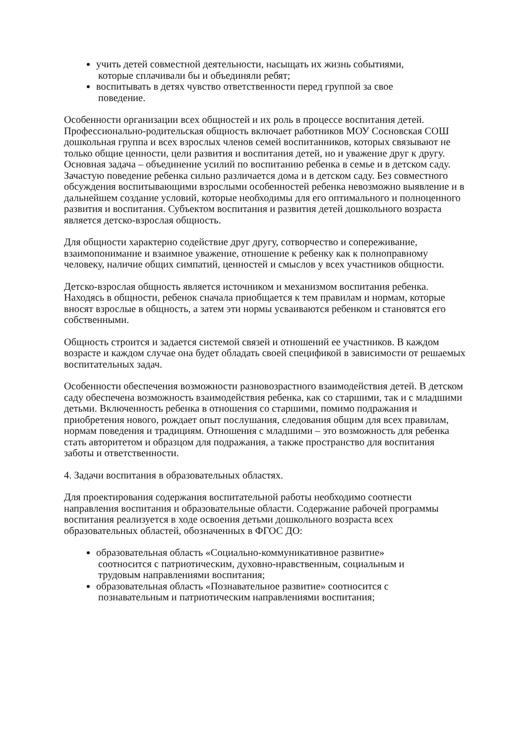учить детей совместной деятельности, насыщать их жизнь событиями,
которые сплачивали бы и объединяли ребят;
воспитывать в детях чувство ответственности перед группой за свое
поведение.
Особенности организации всех общностей и их роль в процессе воспитания детей. Профессионально-родительская общность включает работников МОУ Сосновская СОШ дошкольная группа и всех взрослых членов семей воспитанников, которых связывают не только общие ценности, цели развития и воспитания детей, но и уважение друг к другу. Основная задача – объединение усилий по воспитанию ребенка в семье и в детском саду. Зачастую поведение ребенка сильно различается дома и в детском саду. Без совместного обсуждения воспитывающими взрослыми особенностей ребенка невозможно выявление и в дальнейшем создание условий, которые необходимы для его оптимального и полноценного развития и воспитания. Субъектом воспитания и развития детей дошкольного возраста является детско-взрослая общность.
Для общности характерно содействие друг другу, сотворчество и сопереживание, взаимопонимание и взаимное уважение, отношение к ребенку как к полноправному человеку, наличие общих симпатий, ценностей и смыслов у всех участников общности.
Детско-взрослая общность является источником и механизмом воспитания ребенка. Находясь в общности, ребенок сначала приобщается к тем правилам и нормам, которые вносят взрослые в общность, а затем эти нормы усваиваются ребенком и становятся его собственными.
Общность строится и задается системой связей и отношений ее участников. В каждом возрасте и каждом случае она будет обладать своей спецификой в зависимости от решаемых воспитательных задач.
Особенности обеспечения возможности разновозрастного взаимодействия детей. В детском саду обеспечена возможность взаимодействия ребенка, как со старшими, так и с младшими детьми. Включенность ребенка в отношения со старшими, помимо подражания и приобретения нового, рождает опыт послушания, следования общим для всех правилам, нормам поведения и традициям. Отношения с младшими – это возможность для ребенка стать авторитетом и образцом для подражания, а также пространство для воспитания заботы и ответственности.
4. Задачи воспитания в образовательных областях.
Для проектирования содержания воспитательной работы необходимо соотнести направления воспитания и образовательные области. Содержание рабочей программы воспитания реализуется в ходе освоения детьми дошкольного возраста всех образовательных областей, обозначенных в ФГОС ДО:
образовательная область «Социально-коммуникативное развитие»
соотносится с патриотическим, духовно-нравственным, социальным и
трудовым направлениями воспитания;
образовательная область «Познавательное развитие» соотносится с
познавательным и патриотическим направлениями воспитания;